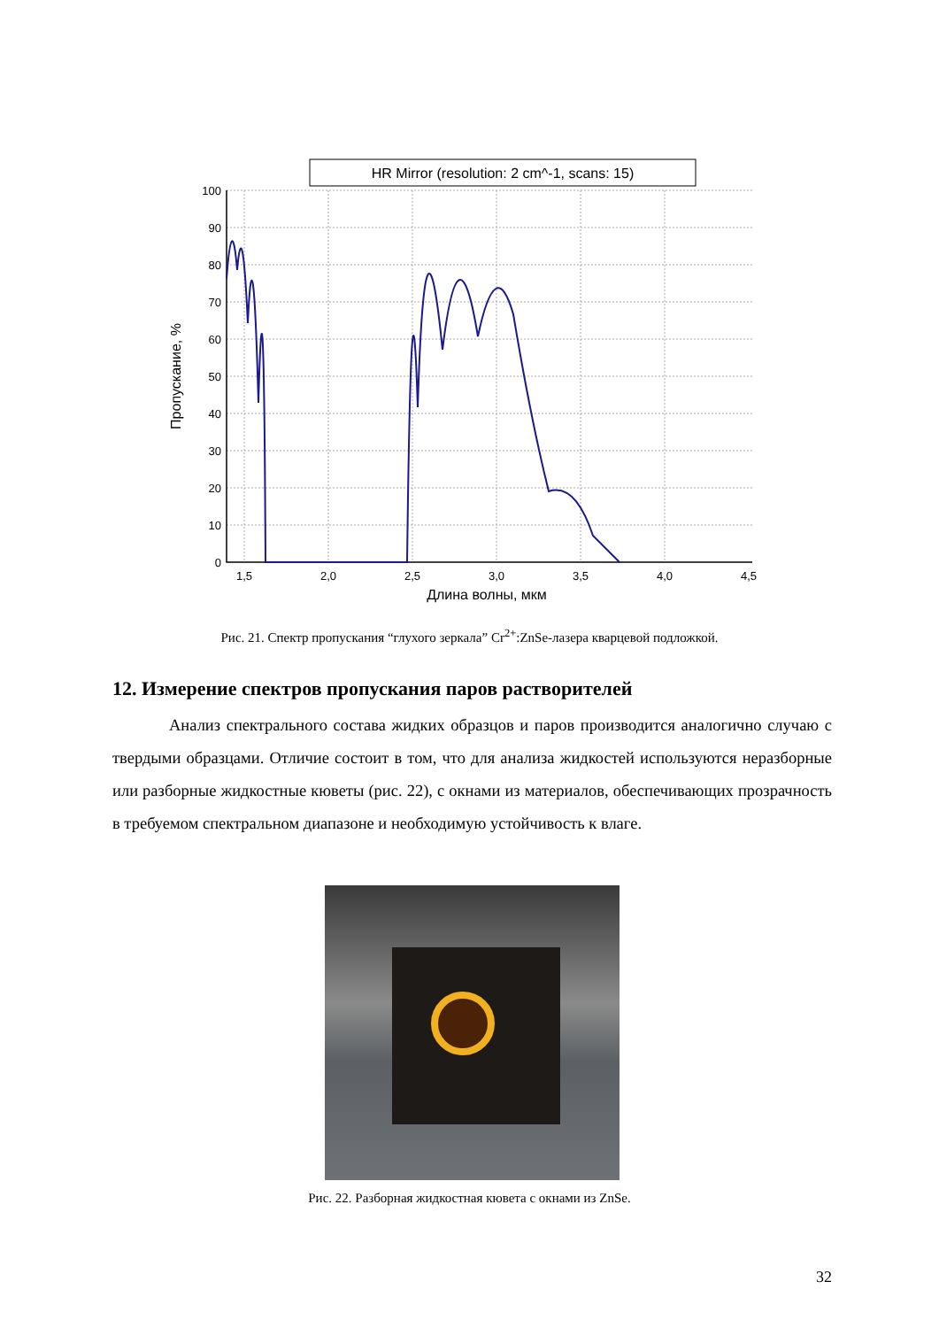HR Mirror (resolution: 2 cm^-1, scans: 15)
100
90
80
70
60
50
40
30
20
10
0
1,5
2,0
2,5
3,0
3,5
4,0
4,5
Длина волны, мкм
Пропускание, %
Рис. 21. Спектр пропускания “глухого зеркала” Cr<sup>2+</sup>:ZnSe-лазера кварцевой подложкой.
12. Измерение спектров пропускания паров растворителей
Анализ спектрального состава жидких образцов и паров производится аналогично случаю с твердыми образцами. Отличие состоит в том, что для анализа жидкостей используются неразборные или разборные жидкостные кюветы (рис. 22), с окнами из материалов, обеспечивающих прозрачность в требуемом спектральном диапазоне и необходимую устойчивость к влаге.
Рис. 22. Разборная жидкостная кювета с окнами из ZnSe.
32